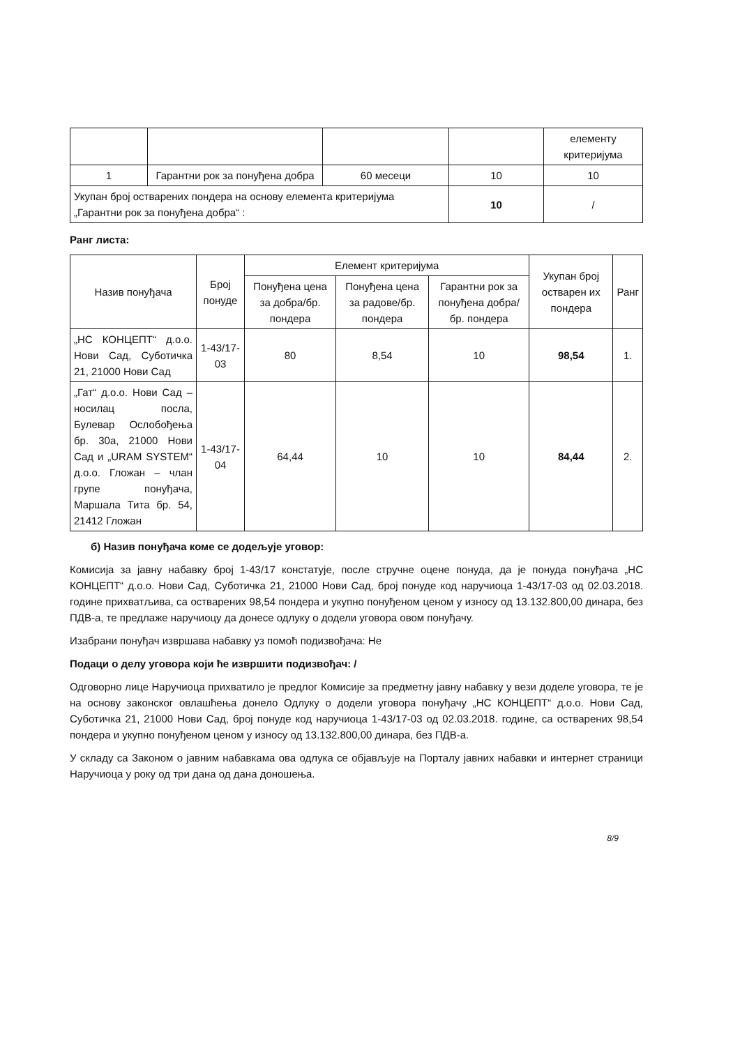| | | | | елементу критеријума |
| 1 | Гарантни рок за понуђена добра | 60 месеци | 10 | 10 |
| Укупан број остварених пондера на основу елемента критеријума „Гарантни рок за понуђена добра“ : | | | 10 | / |
Ранг листа:
| Назив понуђача | Број понуде | Елемент критеријума | | | Укупан број остварен их пондера | Ранг |
| --- | --- | --- | --- | --- | --- | --- |
| | | Понуђена цена за добра/бр. пондера | Понуђена цена за радове/бр. пондера | Гарантни рок за понуђена добра/бр. пондера | | |
| „НС КОНЦЕПТ“ д.о.о. Нови Сад, Суботичка 21, 21000 Нови Сад | 1-43/17-03 | 80 | 8,54 | 10 | 98,54 | 1. |
| „Гат“ д.о.о. Нови Сад – носилац посла, Булевар Ослобођења бр. 30а, 21000 Нови Сад и „URAM SYSTEM“ д.о.о. Гложан – члан групе понуђача, Маршала Тита бр. 54, 21412 Гложан | 1-43/17-04 | 64,44 | 10 | 10 | 84,44 | 2. |
б) Назив понуђача коме се додељује уговор:
Комисија за јавну набавку број 1-43/17 констатује, после стручне оцене понуда, да је понуда понуђача „НС КОНЦЕПТ“ д.о.о. Нови Сад, Суботичка 21, 21000 Нови Сад, број понуде код наручиоца 1-43/17-03 од 02.03.2018. године прихватљива, са остварених 98,54 пондера и укупно понуђеном ценом у износу од 13.132.800,00 динара, без ПДВ-а, те предлаже наручиоцу да донесе одлуку о додели уговора овом понуђачу.
Изабрани понуђач извршава набавку уз помоћ подизвођача: Не
Подаци о делу уговора који ће извршити подизвођач: /
Одговорно лице Наручиоца прихватило је предлог Комисије за предметну јавну набавку у вези доделе уговора, те је на основу законског овлашћења донело Одлуку о додели уговора понуђачу „НС КОНЦЕПТ“ д.о.о. Нови Сад, Суботичка 21, 21000 Нови Сад, број понуде код наручиоца 1-43/17-03 од 02.03.2018. године, са остварених 98,54 пондера и укупно понуђеном ценом у износу од 13.132.800,00 динара, без ПДВ-а.
У складу са Законом о јавним набавкама ова одлука се објављује на Порталу јавних набавки и интернет страници Наручиоца у року од три дана од дана доношења.
8/9